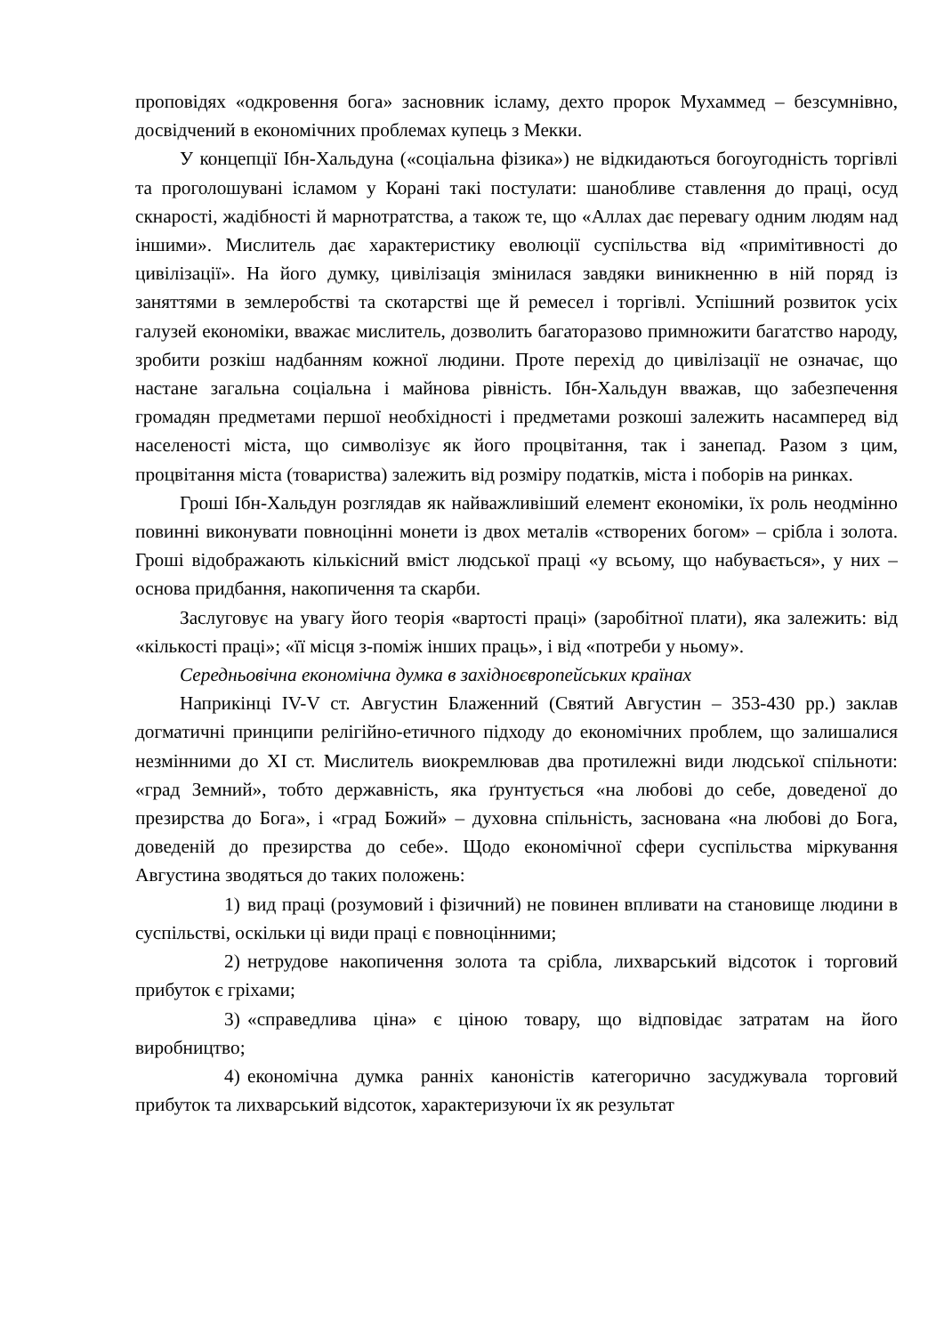проповідях «одкровення бога» засновник ісламу, дехто пророк Мухаммед – безсумнівно, досвідчений в економічних проблемах купець з Мекки.
У концепції Ібн-Хальдуна («соціальна фізика») не відкидаються богоугодність торгівлі та проголошувані ісламом у Корані такі постулати: шанобливе ставлення до праці, осуд скнарості, жадібності й марнотратства, а також те, що «Аллах дає перевагу одним людям над іншими». Мислитель дає характеристику еволюції суспільства від «примітивності до цивілізації». На його думку, цивілізація змінилася завдяки виникненню в ній поряд із заняттями в землеробстві та скотарстві ще й ремесел і торгівлі. Успішний розвиток усіх галузей економіки, вважає мислитель, дозволить багаторазово примножити багатство народу, зробити розкіш надбанням кожної людини. Проте перехід до цивілізації не означає, що настане загальна соціальна і майнова рівність. Ібн-Хальдун вважав, що забезпечення громадян предметами першої необхідності і предметами розкоші залежить насамперед від населеності міста, що символізує як його процвітання, так і занепад. Разом з цим, процвітання міста (товариства) залежить від розміру податків, міста і поборів на ринках.
Гроші Ібн-Хальдун розглядав як найважливіший елемент економіки, їх роль неодмінно повинні виконувати повноцінні монети із двох металів «створених богом» – срібла і золота. Гроші відображають кількісний вміст людської праці «у всьому, що набувається», у них – основа придбання, накопичення та скарби.
Заслуговує на увагу його теорія «вартості праці» (заробітної плати), яка залежить: від «кількості праці»; «її місця з-поміж інших праць», і від «потреби у ньому».
Середньовічна економічна думка в західноєвропейських країнах
Наприкінці IV-V ст. Августин Блаженний (Святий Августин – 353-430 рр.) заклав догматичні принципи релігійно-етичного підходу до економічних проблем, що залишалися незмінними до XI ст. Мислитель виокремлював два протилежні види людської спільноти: «град Земний», тобто державність, яка ґрунтується «на любові до себе, доведеної до презирства до Бога», і «град Божий» – духовна спільність, заснована «на любові до Бога, доведеній до презирства до себе». Щодо економічної сфери суспільства міркування Августина зводяться до таких положень:
1) вид праці (розумовий і фізичний) не повинен впливати на становище людини в суспільстві, оскільки ці види праці є повноцінними;
2) нетрудове накопичення золота та срібла, лихварський відсоток і торговий прибуток є гріхами;
3) «справедлива ціна» є ціною товару, що відповідає затратам на його виробництво;
4) економічна думка ранніх каноністів категорично засуджувала торговий прибуток та лихварський відсоток, характеризуючи їх як результат